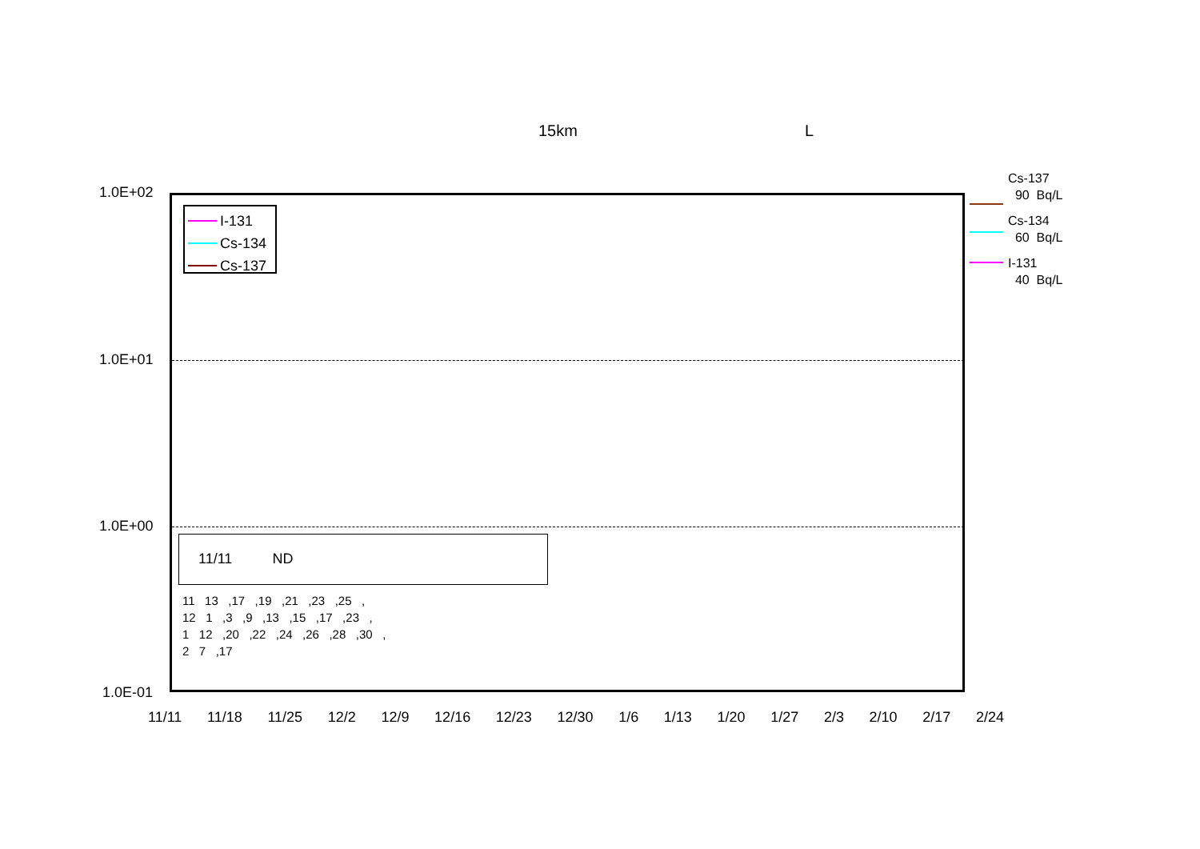15km L
1.0E+02
1.0E+01
1.0E+00
1.0E-01
I-131
Cs-134
Cs-137
11/11 ND
11 13 ,17 ,19 ,21 ,23 ,25 ,
12 1 ,3 ,9 ,13 ,15 ,17 ,23 ,
1 12 ,20 ,22 ,24 ,26 ,28 ,30 ,
2 7 ,17
11/11 11/18 11/25 12/2 12/9 12/16 12/23 12/30 1/6 1/13 1/20 1/27 2/3 2/10 2/17 2/24
Cs-137
90 Bq/L
Cs-134
60 Bq/L
I-131
40 Bq/L